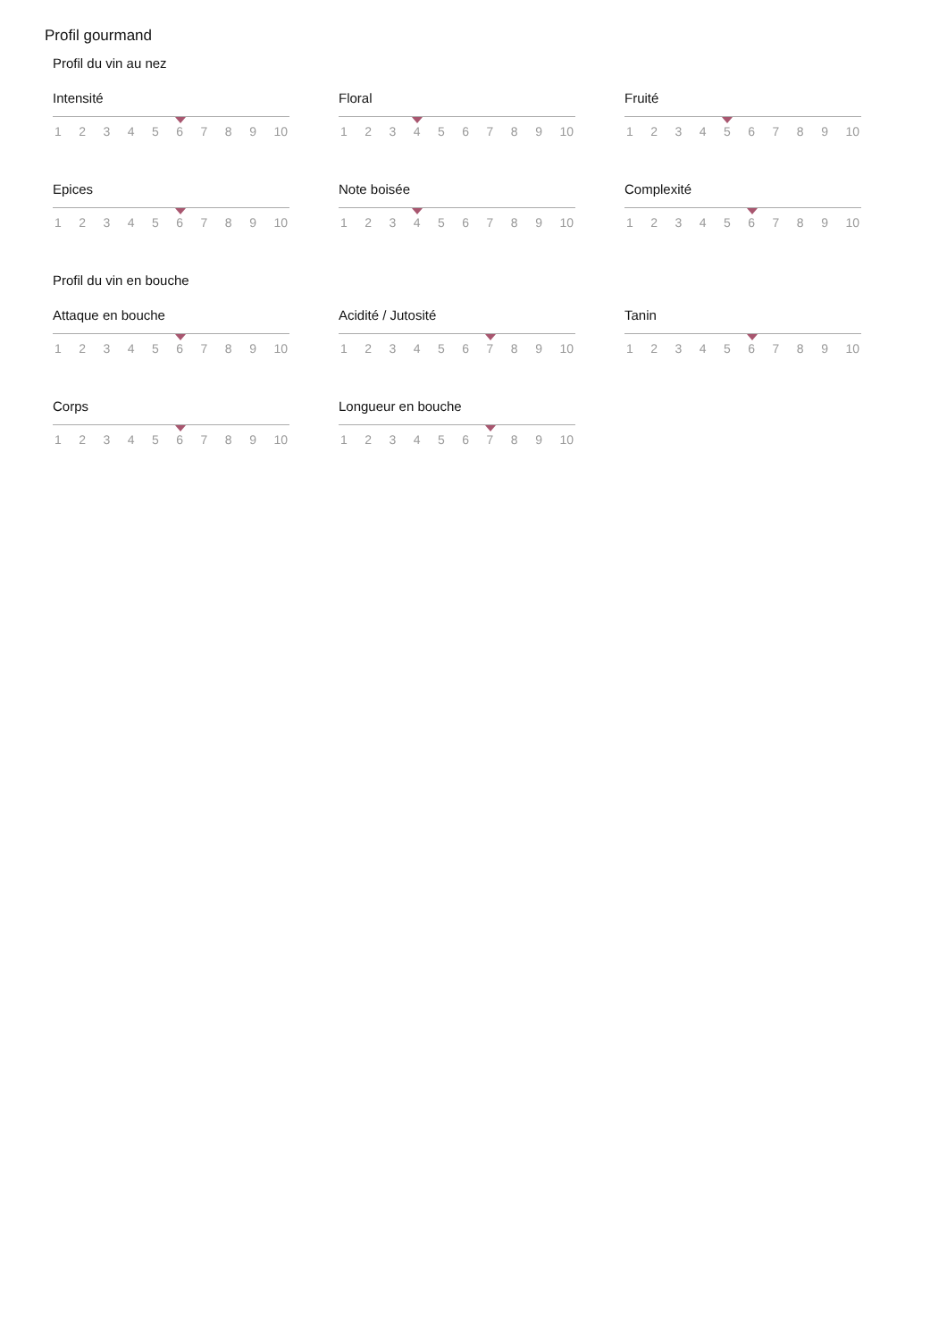Profil gourmand
Profil du vin au nez
Intensité
123456789 10
Floral
123456789 10
Fruité
123456789 10
Epices
123456789 10
Note boisée
123456789 10
Complexité
123456789 10
Profil du vin en bouche
Attaque en bouche
123456789 10
Acidité / Jutosité
123456789 10
Tanin
123456789 10
Corps
123456789 10
Longueur en bouche
123456789 10